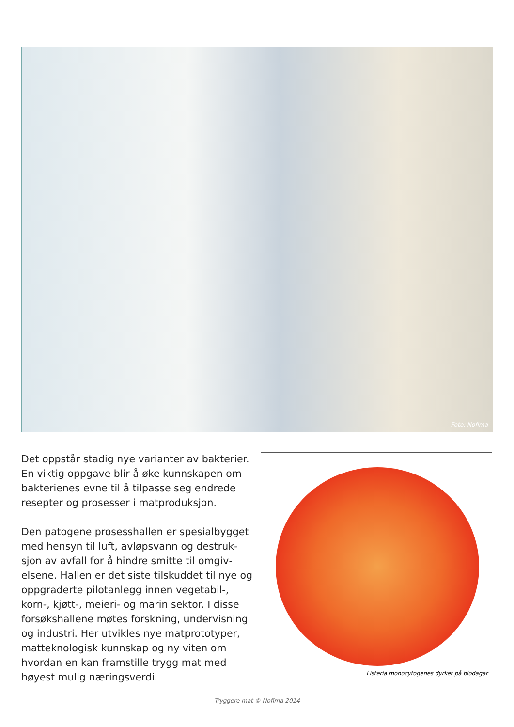Foto: Nofima
Det oppstår stadig nye varianter av bakterier. En viktig oppgave blir å øke kunnskapen om bakterienes evne til å tilpasse seg endrede resepter og prosesser i matproduksjon.
Den patogene prosesshallen er spesialbygget med hensyn til luft, avløpsvann og destruk­sjon av avfall for å hindre smitte til omgiv­elsene. Hallen er det siste tilskuddet til nye og oppgraderte pilotanlegg innen vegetabil-, korn-, kjøtt-, meieri- og marin sektor. I disse forsøkshallene møtes forskning, undervisning og industri. Her utvikles nye matprototyper, matteknologisk kunnskap og ny viten om hvordan en kan framstille trygg mat med høyest mulig næringsverdi.
Listeria monocytogenes dyrket på blodagar
Tryggere mat © Nofima 2014